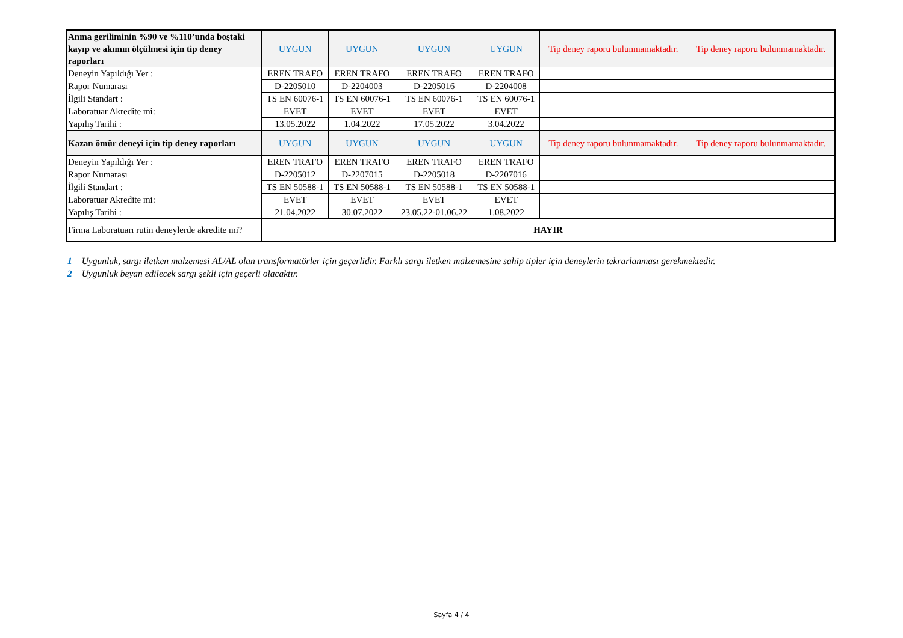| Anma geriliminin %90 ve %110’unda boştaki kayıp ve akımın ölçülmesi için tip deney raporları | UYGUN | UYGUN | UYGUN | UYGUN | Tip deney raporu bulunmamaktadır. | Tip deney raporu bulunmamaktadır. |
| Deneyin Yapıldığı Yer : | EREN TRAFO | EREN TRAFO | EREN TRAFO | EREN TRAFO | | |
| Rapor Numarası | D-2205010 | D-2204003 | D-2205016 | D-2204008 | | |
| İlgili Standart : | TS EN 60076-1 | TS EN 60076-1 | TS EN 60076-1 | TS EN 60076-1 | | |
| Laboratuar Akredite mi: | EVET | EVET | EVET | EVET | | |
| Yapılış Tarihi : | 13.05.2022 | 1.04.2022 | 17.05.2022 | 3.04.2022 | | |
| Kazan ömür deneyi için tip deney raporları | UYGUN | UYGUN | UYGUN | UYGUN | Tip deney raporu bulunmamaktadır. | Tip deney raporu bulunmamaktadır. |
| Deneyin Yapıldığı Yer : | EREN TRAFO | EREN TRAFO | EREN TRAFO | EREN TRAFO | | |
| Rapor Numarası | D-2205012 | D-2207015 | D-2205018 | D-2207016 | | |
| İlgili Standart : | TS EN 50588-1 | TS EN 50588-1 | TS EN 50588-1 | TS EN 50588-1 | | |
| Laboratuar Akredite mi: | EVET | EVET | EVET | EVET | | |
| Yapılış Tarihi : | 21.04.2022 | 30.07.2022 | 23.05.22-01.06.22 | 1.08.2022 | | |
| Firma Laboratuarı rutin deneylerde akredite mi? | HAYIR | | | | | |
1 Uygunluk, sargı iletken malzemesi AL/AL olan transformatörler için geçerlidir. Farklı sargı iletken malzemesine sahip tipler için deneylerin tekrarlanması gerekmektedir.
2 Uygunluk beyan edilecek sargı şekli için geçerli olacaktır.
Sayfa 4 / 4